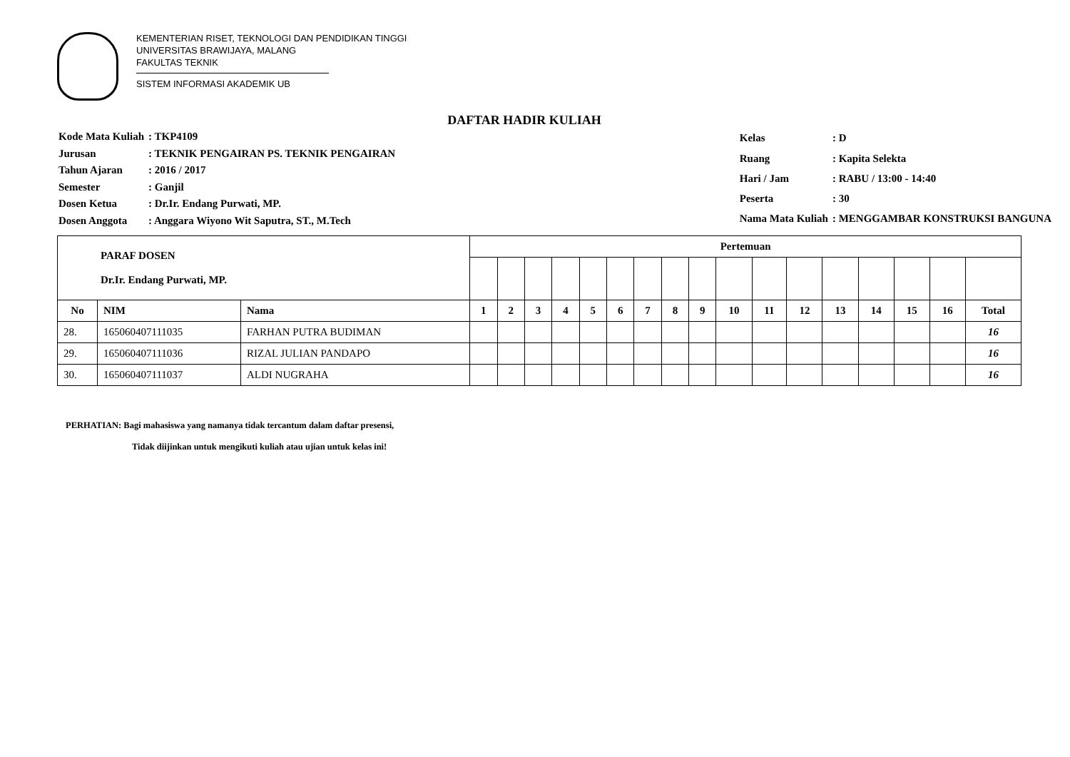KEMENTERIAN RISET, TEKNOLOGI DAN PENDIDIKAN TINGGI
UNIVERSITAS BRAWIJAYA, MALANG
FAKULTAS TEKNIK
SISTEM INFORMASI AKADEMIK UB
DAFTAR HADIR KULIAH
| Kode Mata Kuliah | : TKP4109 |
| Jurusan | : TEKNIK PENGAIRAN PS. TEKNIK PENGAIRAN |
| Tahun Ajaran | : 2016 / 2017 |
| Semester | : Ganjil |
| Dosen Ketua | : Dr.Ir. Endang Purwati, MP. |
| Dosen Anggota | : Anggara Wiyono Wit Saputra, ST., M.Tech |
| Kelas | : D |
| Ruang | : Kapita Selekta |
| Hari / Jam | : RABU / 13:00 - 14:40 |
| Peserta | : 30 |
| Nama Mata Kuliah | : MENGGAMBAR KONSTRUKSI BANGUNA |
| PARAF DOSEN Dr.Ir. Endang Purwati, MP. | | | Pertemuan | | | | | | | | | | | | | | | | |
| No | NIM | Nama | 1 | 2 | 3 | 4 | 5 | 6 | 7 | 8 | 9 | 10 | 11 | 12 | 13 | 14 | 15 | 16 | Total |
| 28. | 165060407111035 | FARHAN PUTRA BUDIMAN | | | | | | | | | | | | | | | | | 16 |
| 29. | 165060407111036 | RIZAL JULIAN PANDAPO | | | | | | | | | | | | | | | | | 16 |
| 30. | 165060407111037 | ALDI NUGRAHA | | | | | | | | | | | | | | | | | 16 |
PERHATIAN: Bagi mahasiswa yang namanya tidak tercantum dalam daftar presensi,
Tidak diijinkan untuk mengikuti kuliah atau ujian untuk kelas ini!